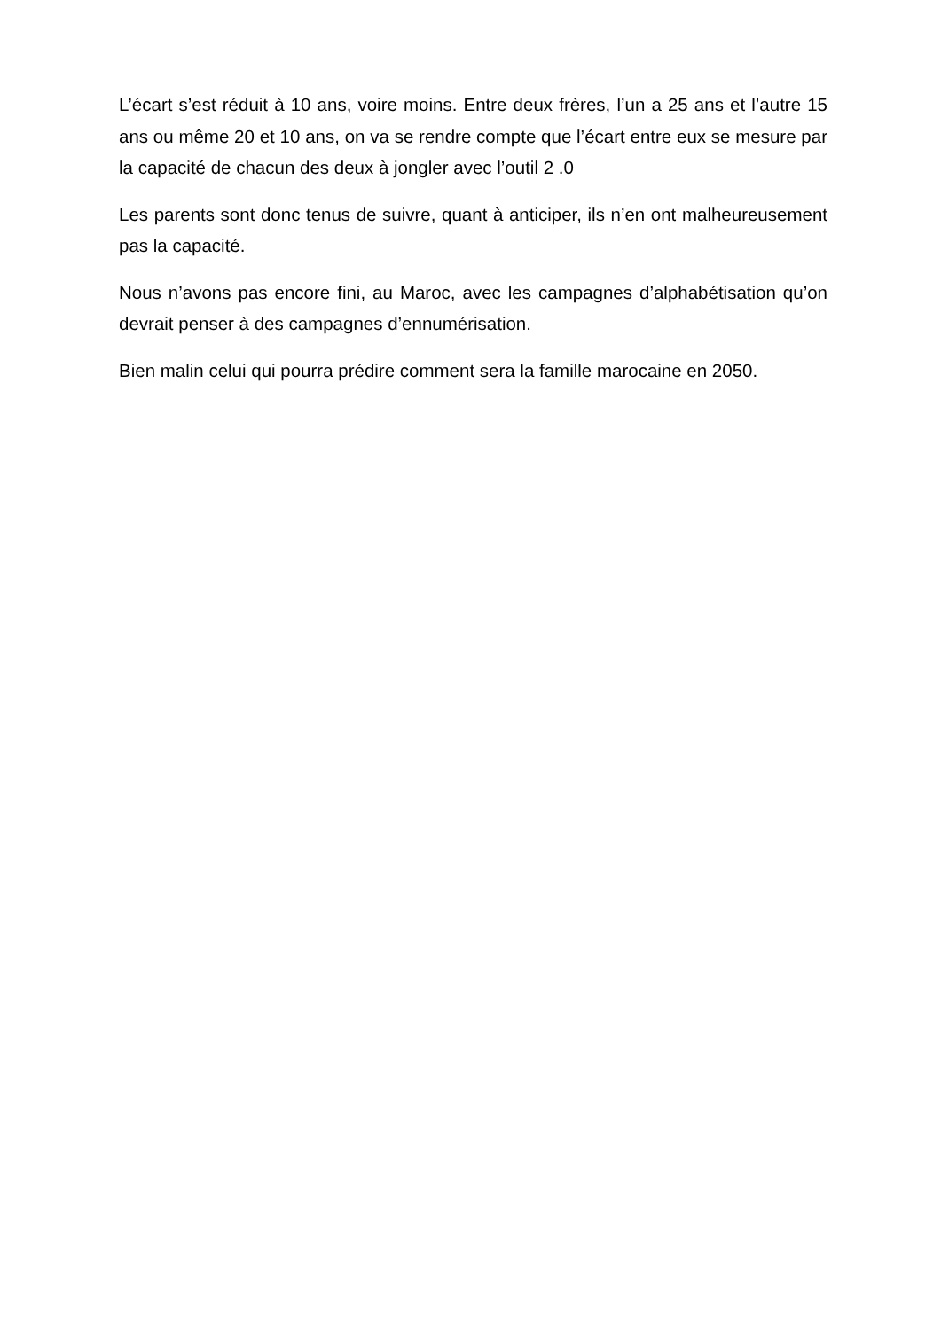L’écart s’est réduit à 10 ans, voire moins. Entre deux frères, l’un a 25 ans et l’autre 15 ans ou même 20 et 10 ans, on va se rendre compte que l’écart entre eux se mesure par la capacité de chacun des deux à jongler avec l’outil 2 .0
Les parents sont donc tenus de suivre, quant à anticiper, ils n’en ont malheureusement pas la capacité.
Nous n’avons pas encore fini, au Maroc, avec les campagnes d’alphabétisation qu’on devrait penser à des campagnes d’ennumérisation.
Bien malin celui qui pourra prédire comment sera la famille marocaine en 2050.